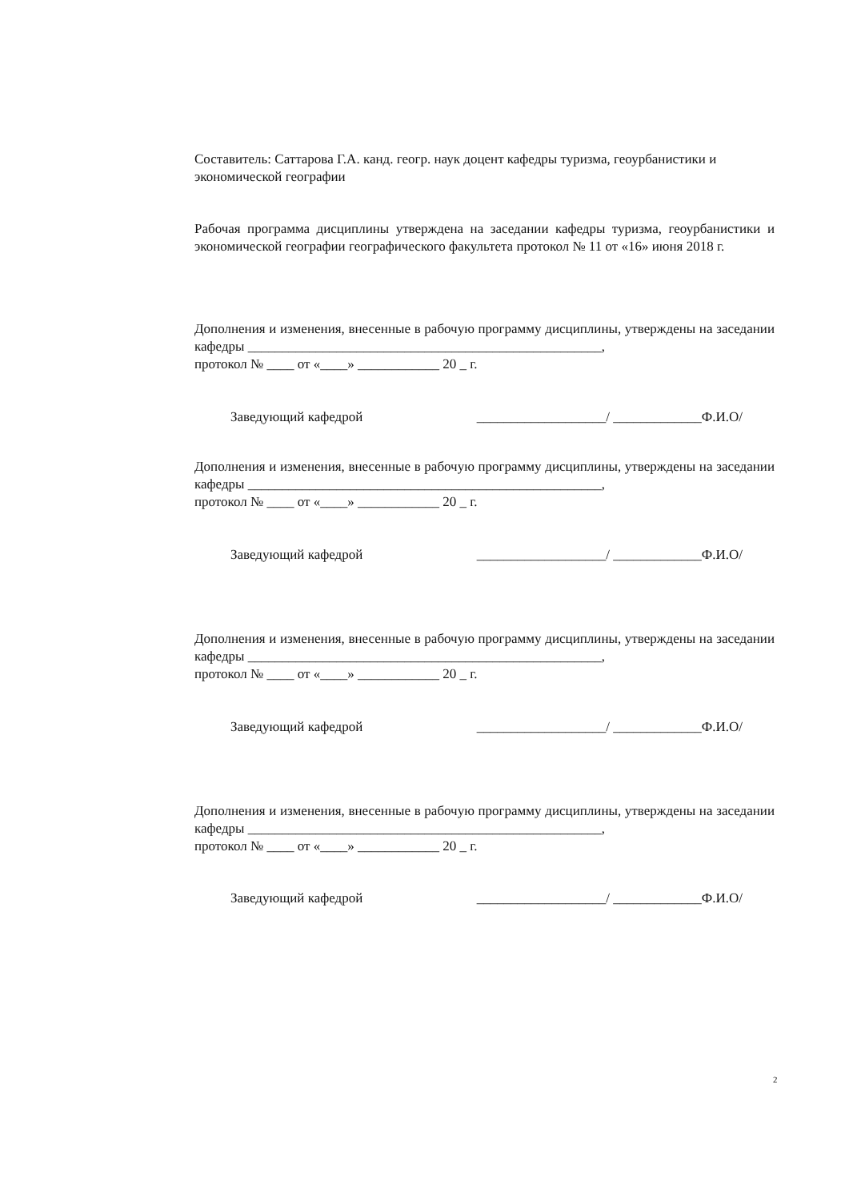Составитель: Саттарова Г.А. канд. геогр. наук доцент кафедры туризма, геоурбанистики и экономической географии
Рабочая программа дисциплины утверждена на заседании кафедры туризма, геоурбанистики и экономической географии географического факультета протокол № 11 от «16» июня 2018 г.
Дополнения и изменения, внесенные в рабочую программу дисциплины, утверждены на заседании кафедры ____________________________________________________,
протокол № ____ от «____» ____________ 20 _ г.
Заведующий кафедрой ___________________/ _____________Ф.И.О/
Дополнения и изменения, внесенные в рабочую программу дисциплины, утверждены на заседании кафедры ____________________________________________________,
протокол № ____ от «____» ____________ 20 _ г.
Заведующий кафедрой ___________________/ _____________Ф.И.О/
Дополнения и изменения, внесенные в рабочую программу дисциплины, утверждены на заседании кафедры ____________________________________________________,
протокол № ____ от «____» ____________ 20 _ г.
Заведующий кафедрой ___________________/ _____________Ф.И.О/
Дополнения и изменения, внесенные в рабочую программу дисциплины, утверждены на заседании кафедры ____________________________________________________,
протокол № ____ от «____» ____________ 20 _ г.
Заведующий кафедрой ___________________/ _____________Ф.И.О/
2